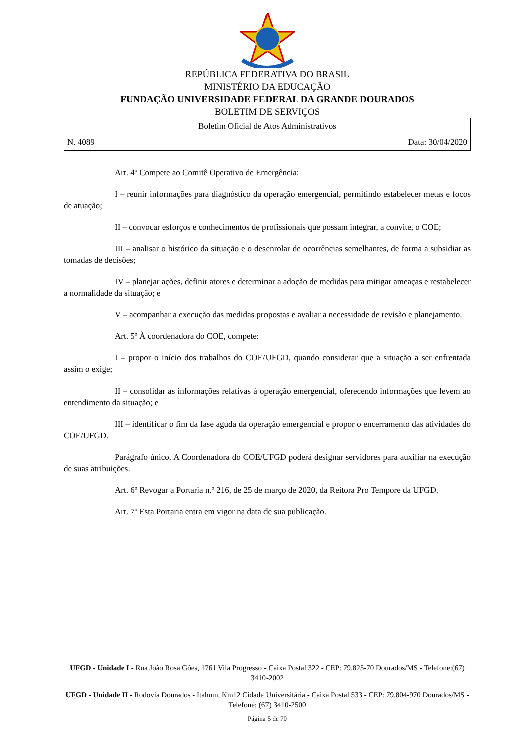REPÚBLICA FEDERATIVA DO BRASIL
MINISTÉRIO DA EDUCAÇÃO
FUNDAÇÃO UNIVERSIDADE FEDERAL DA GRANDE DOURADOS
BOLETIM DE SERVIÇOS
Boletim Oficial de Atos Administrativos
N. 4089 Data: 30/04/2020
Art. 4º Compete ao Comitê Operativo de Emergência:
I – reunir informações para diagnóstico da operação emergencial, permitindo estabelecer metas e focos de atuação;
II – convocar esforços e conhecimentos de profissionais que possam integrar, a convite, o COE;
III – analisar o histórico da situação e o desenrolar de ocorrências semelhantes, de forma a subsidiar as tomadas de decisões;
IV – planejar ações, definir atores e determinar a adoção de medidas para mitigar ameaças e restabelecer a normalidade da situação; e
V – acompanhar a execução das medidas propostas e avaliar a necessidade de revisão e planejamento.
Art. 5º À coordenadora do COE, compete:
I – propor o início dos trabalhos do COE/UFGD, quando considerar que a situação a ser enfrentada assim o exige;
II – consolidar as informações relativas à operação emergencial, oferecendo informações que levem ao entendimento da situação; e
III – identificar o fim da fase aguda da operação emergencial e propor o encerramento das atividades do COE/UFGD.
Parágrafo único. A Coordenadora do COE/UFGD poderá designar servidores para auxiliar na execução de suas atribuições.
Art. 6º Revogar a Portaria n.º 216, de 25 de março de 2020, da Reitora Pro Tempore da UFGD.
Art. 7º Esta Portaria entra em vigor na data de sua publicação.
UFGD - Unidade I - Rua João Rosa Góes, 1761 Vila Progresso - Caixa Postal 322 - CEP: 79.825-70 Dourados/MS - Telefone:(67) 3410-2002
UFGD - Unidade II - Rodovia Dourados - Itahum, Km12 Cidade Universitária - Caixa Postal 533 - CEP: 79.804-970 Dourados/MS - Telefone: (67) 3410-2500
Página 5 de 70